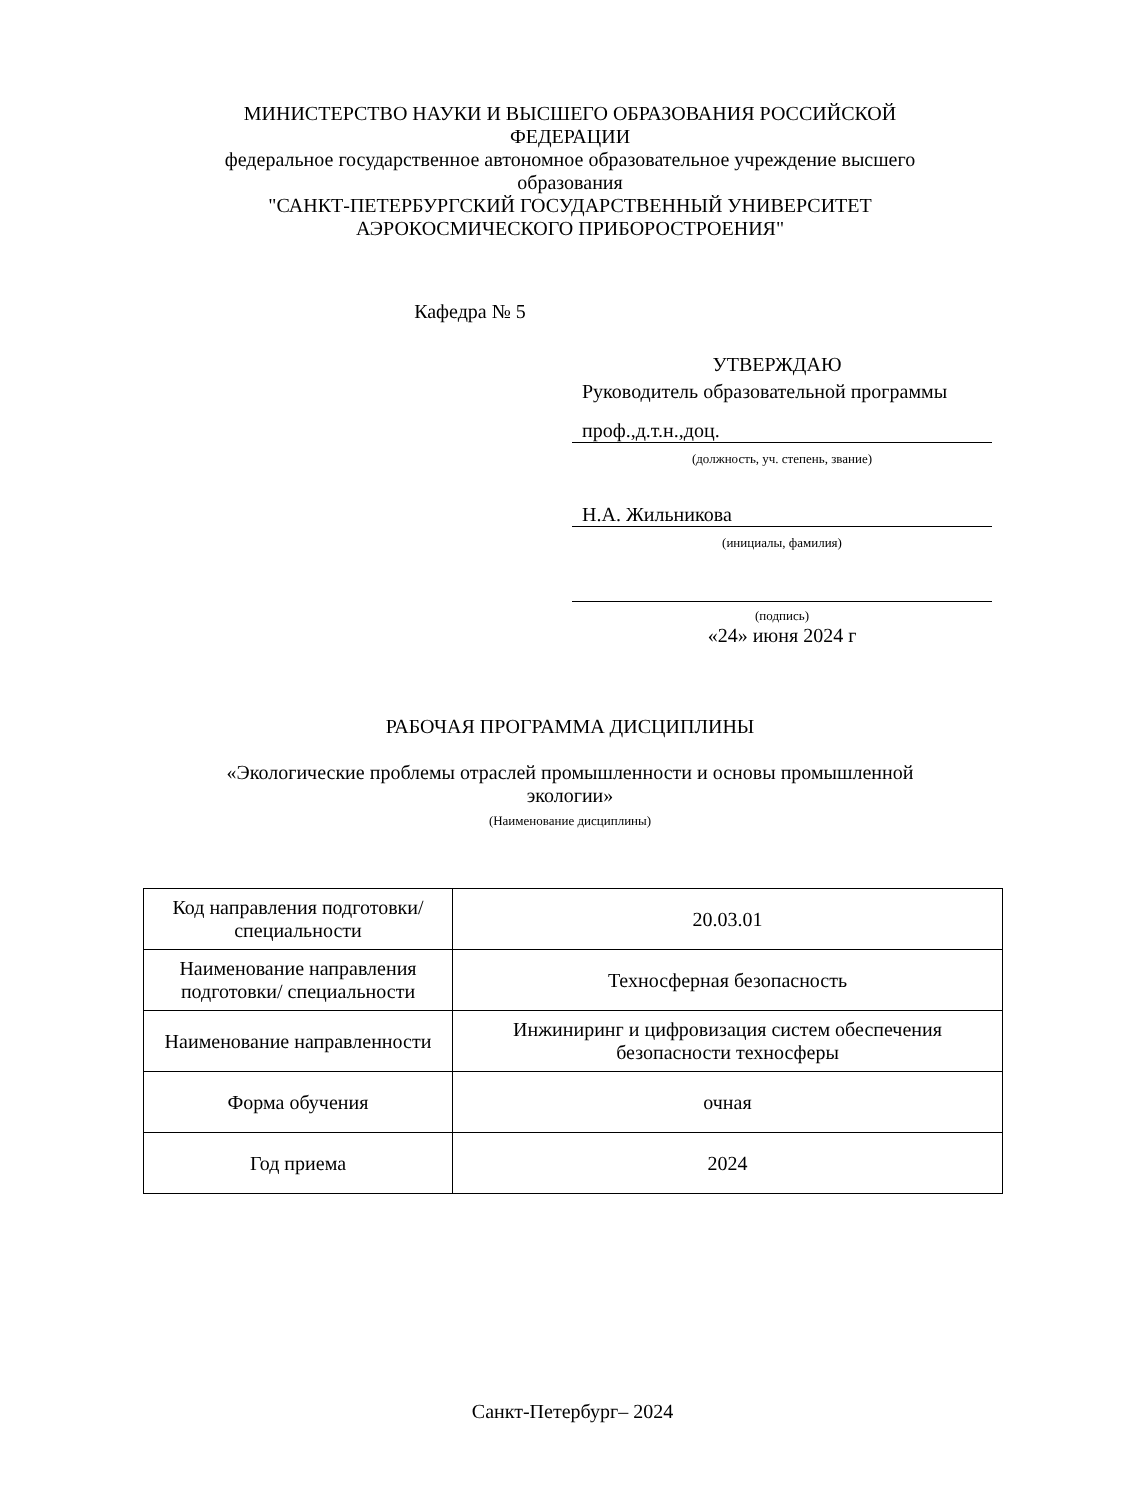МИНИСТЕРСТВО НАУКИ И ВЫСШЕГО ОБРАЗОВАНИЯ РОССИЙСКОЙ ФЕДЕРАЦИИ
федеральное государственное автономное образовательное учреждение высшего образования
"САНКТ-ПЕТЕРБУРГСКИЙ ГОСУДАРСТВЕННЫЙ УНИВЕРСИТЕТ АЭРОКОСМИЧЕСКОГО ПРИБОРОСТРОЕНИЯ"
Кафедра № 5
УТВЕРЖДАЮ
Руководитель образовательной программы
проф.,д.т.н.,доц.
(должность, уч. степень, звание)
Н.А. Жильникова
(инициалы, фамилия)
(подпись)
«24» июня 2024 г
РАБОЧАЯ ПРОГРАММА ДИСЦИПЛИНЫ
«Экологические проблемы отраслей промышленности и основы промышленной экологии»
(Наименование дисциплины)
| Код направления подготовки/ специальности | 20.03.01 |
| Наименование направления подготовки/ специальности | Техносферная безопасность |
| Наименование направленности | Инжиниринг и цифровизация систем обеспечения безопасности техносферы |
| Форма обучения | очная |
| Год приема | 2024 |
Санкт-Петербург– 2024